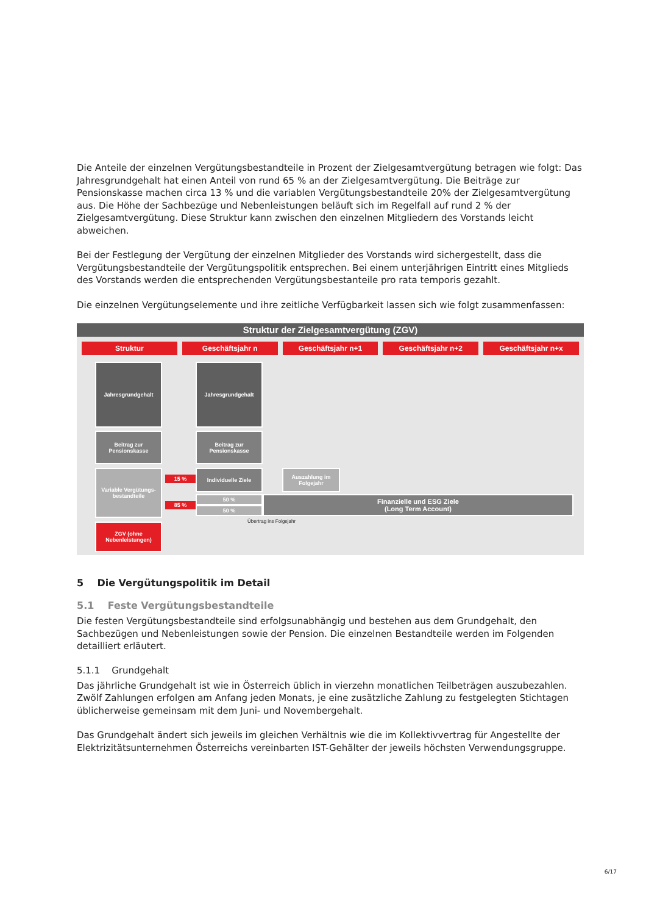Die Anteile der einzelnen Vergütungsbestandteile in Prozent der Zielgesamtvergütung betragen wie folgt: Das Jahresgrundgehalt hat einen Anteil von rund 65 % an der Zielgesamtvergütung. Die Beiträge zur Pensionskasse machen circa 13 % und die variablen Vergütungsbestandteile 20% der Zielgesamtvergütung aus. Die Höhe der Sachbezüge und Nebenleistungen beläuft sich im Regelfall auf rund 2 % der Zielgesamtvergütung. Diese Struktur kann zwischen den einzelnen Mitgliedern des Vorstands leicht abweichen.
Bei der Festlegung der Vergütung der einzelnen Mitglieder des Vorstands wird sichergestellt, dass die Vergütungsbestandteile der Vergütungspolitik entsprechen. Bei einem unterjährigen Eintritt eines Mitglieds des Vorstands werden die entsprechenden Vergütungsbestanteile pro rata temporis gezahlt.
Die einzelnen Vergütungselemente und ihre zeitliche Verfügbarkeit lassen sich wie folgt zusammenfassen:
Struktur der Zielgesamtvergütung (ZGV)
Struktur Geschäftsjahr n Geschäftsjahr n+1 Geschäftsjahr n+2 Geschäftsjahr n+x
Jahresgrundgehalt Jahresgrundgehalt
Beitrag zur Pensionskasse
Beitrag zur Pensionskasse
Variable Vergütungs-bestandteile
15 %
85 %
Individuelle Ziele
Auszahlung im Folgejahr
50 %
50 %
Finanzielle und ESG Ziele
(Long Term Account)
Übertrag ins Folgejahr
ZGV (ohne Nebenleistungen)
5 Die Vergütungspolitik im Detail
5.1 Feste Vergütungsbestandteile
Die festen Vergütungsbestandteile sind erfolgsunabhängig und bestehen aus dem Grundgehalt, den Sachbezügen und Nebenleistungen sowie der Pension. Die einzelnen Bestandteile werden im Folgenden detailliert erläutert.
5.1.1 Grundgehalt
Das jährliche Grundgehalt ist wie in Österreich üblich in vierzehn monatlichen Teilbeträgen auszubezahlen. Zwölf Zahlungen erfolgen am Anfang jeden Monats, je eine zusätzliche Zahlung zu festgelegten Stichtagen üblicherweise gemeinsam mit dem Juni- und Novembergehalt.
Das Grundgehalt ändert sich jeweils im gleichen Verhältnis wie die im Kollektivvertrag für Angestellte der Elektrizitätsunternehmen Österreichs vereinbarten IST-Gehälter der jeweils höchsten Verwendungsgruppe.
6/17